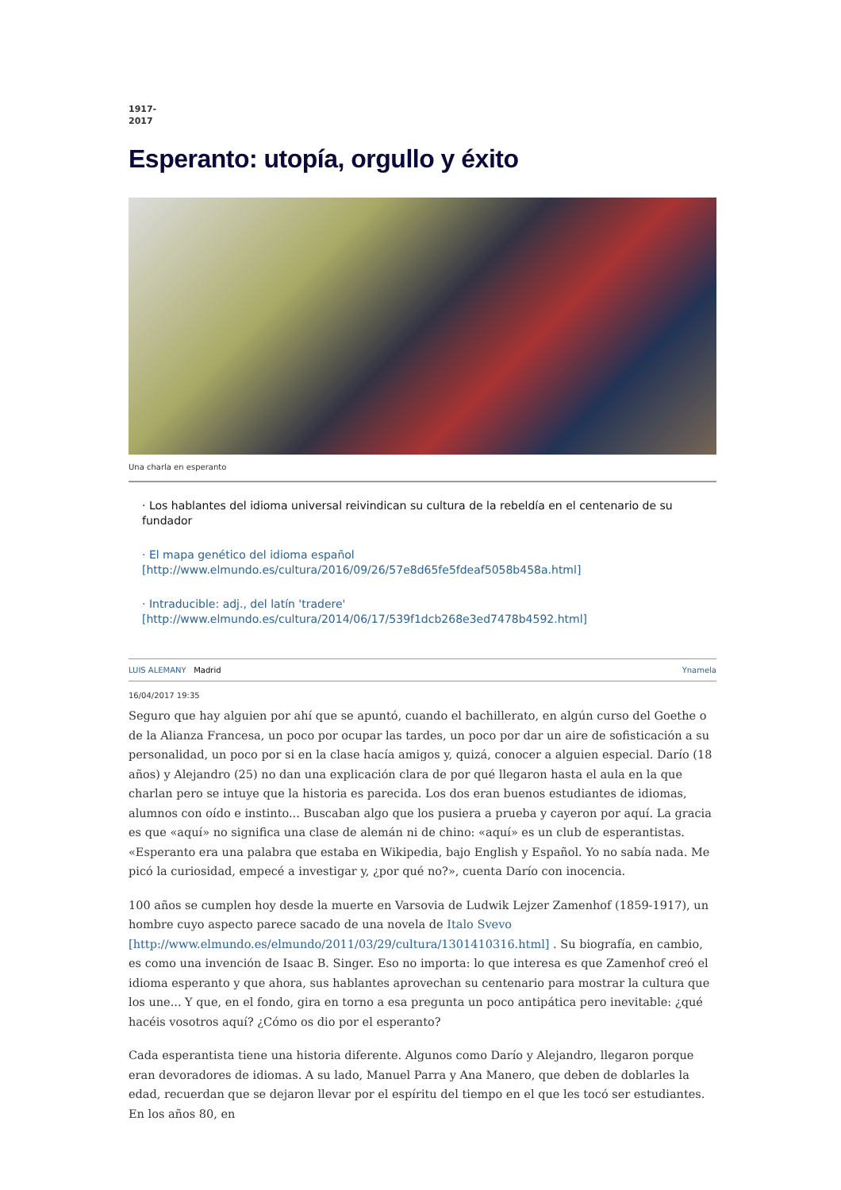1917-
2017
Esperanto: utopía, orgullo y éxito
Una charla en esperanto
· Los hablantes del idioma universal reivindican su cultura de la rebeldía en el centenario de su fundador
· El mapa genético del idioma español [http://www.elmundo.es/cultura/2016/09/26/57e8d65fe5fdeaf5058b458a.html]
· Intraducible: adj., del latín 'tradere' [http://www.elmundo.es/cultura/2014/06/17/539f1dcb268e3ed7478b4592.html]
LUIS ALEMANY Madrid Ynamela
16/04/2017 19:35
Seguro que hay alguien por ahí que se apuntó, cuando el bachillerato, en algún curso del Goethe o de la Alianza Francesa, un poco por ocupar las tardes, un poco por dar un aire de sofisticación a su personalidad, un poco por si en la clase hacía amigos y, quizá, conocer a alguien especial. Darío (18 años) y Alejandro (25) no dan una explicación clara de por qué llegaron hasta el aula en la que charlan pero se intuye que la historia es parecida. Los dos eran buenos estudiantes de idiomas, alumnos con oído e instinto... Buscaban algo que los pusiera a prueba y cayeron por aquí. La gracia es que «aquí» no significa una clase de alemán ni de chino: «aquí» es un club de esperantistas. «Esperanto era una palabra que estaba en Wikipedia, bajo English y Español. Yo no sabía nada. Me picó la curiosidad, empecé a investigar y, ¿por qué no?», cuenta Darío con inocencia.
100 años se cumplen hoy desde la muerte en Varsovia de Ludwik Lejzer Zamenhof (1859-1917), un hombre cuyo aspecto parece sacado de una novela de Italo Svevo [http://www.elmundo.es/elmundo/2011/03/29/cultura/1301410316.html] . Su biografía, en cambio, es como una invención de Isaac B. Singer. Eso no importa: lo que interesa es que Zamenhof creó el idioma esperanto y que ahora, sus hablantes aprovechan su centenario para mostrar la cultura que los une... Y que, en el fondo, gira en torno a esa pregunta un poco antipática pero inevitable: ¿qué hacéis vosotros aquí? ¿Cómo os dio por el esperanto?
Cada esperantista tiene una historia diferente. Algunos como Darío y Alejandro, llegaron porque eran devoradores de idiomas. A su lado, Manuel Parra y Ana Manero, que deben de doblarles la edad, recuerdan que se dejaron llevar por el espíritu del tiempo en el que les tocó ser estudiantes. En los años 80, en